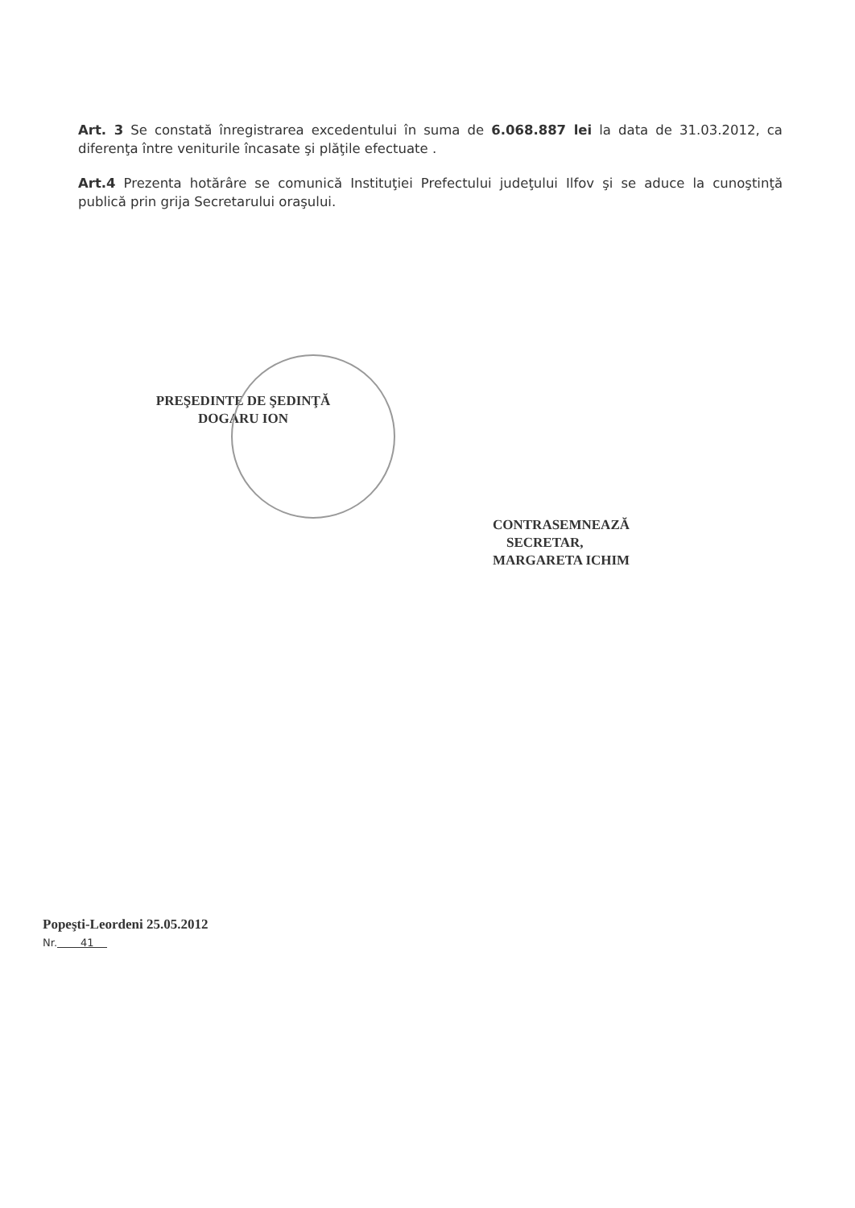Art. 3 Se constată înregistrarea excedentului în suma de 6.068.887 lei la data de 31.03.2012, ca diferenţa între veniturile încasate şi plăţile efectuate .
Art.4 Prezenta hotărâre se comunică Instituţiei Prefectului judeţului Ilfov şi se aduce la cunoştinţă publică prin grija Secretarului oraşului.
PREŞEDINTE DE ŞEDINŢĂ
DOGARU ION
CONTRASEMNEAZĂ
SECRETAR,
MARGARETA ICHIM
Popeşti-Leordeni 25.05.2012
Nr. 41